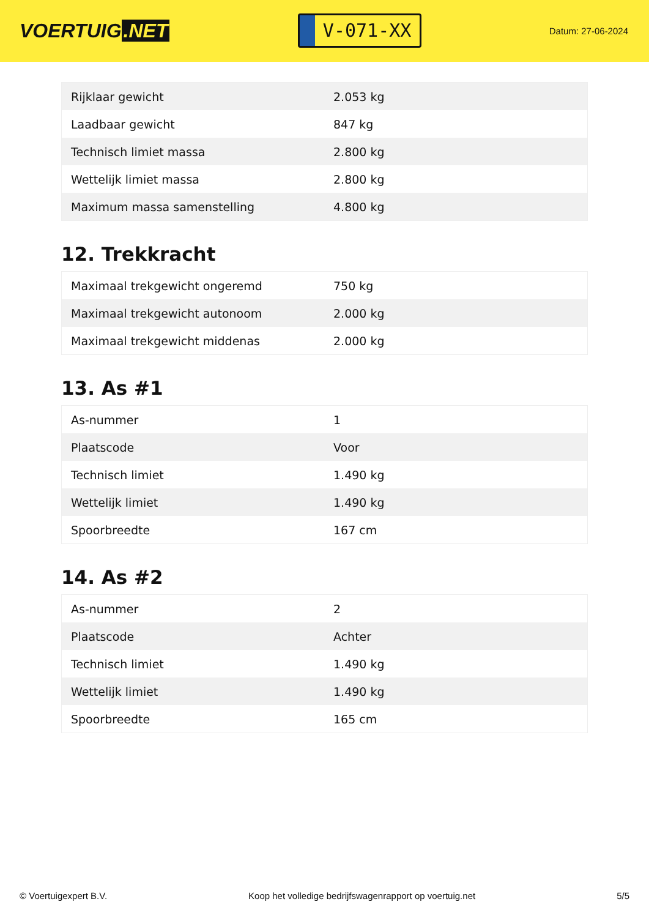VOERTUIG.NET
V-071-XX
Datum: 27-06-2024
| Rijklaar gewicht | 2.053 kg |
| Laadbaar gewicht | 847 kg |
| Technisch limiet massa | 2.800 kg |
| Wettelijk limiet massa | 2.800 kg |
| Maximum massa samenstelling | 4.800 kg |
12. Trekkracht
| Maximaal trekgewicht ongeremd | 750 kg |
| Maximaal trekgewicht autonoom | 2.000 kg |
| Maximaal trekgewicht middenas | 2.000 kg |
13. As #1
| As-nummer | 1 |
| Plaatscode | Voor |
| Technisch limiet | 1.490 kg |
| Wettelijk limiet | 1.490 kg |
| Spoorbreedte | 167 cm |
14. As #2
| As-nummer | 2 |
| Plaatscode | Achter |
| Technisch limiet | 1.490 kg |
| Wettelijk limiet | 1.490 kg |
| Spoorbreedte | 165 cm |
© Voertuigexpert B.V. Koop het volledige bedrijfswagenrapport op voertuig.net 5/5